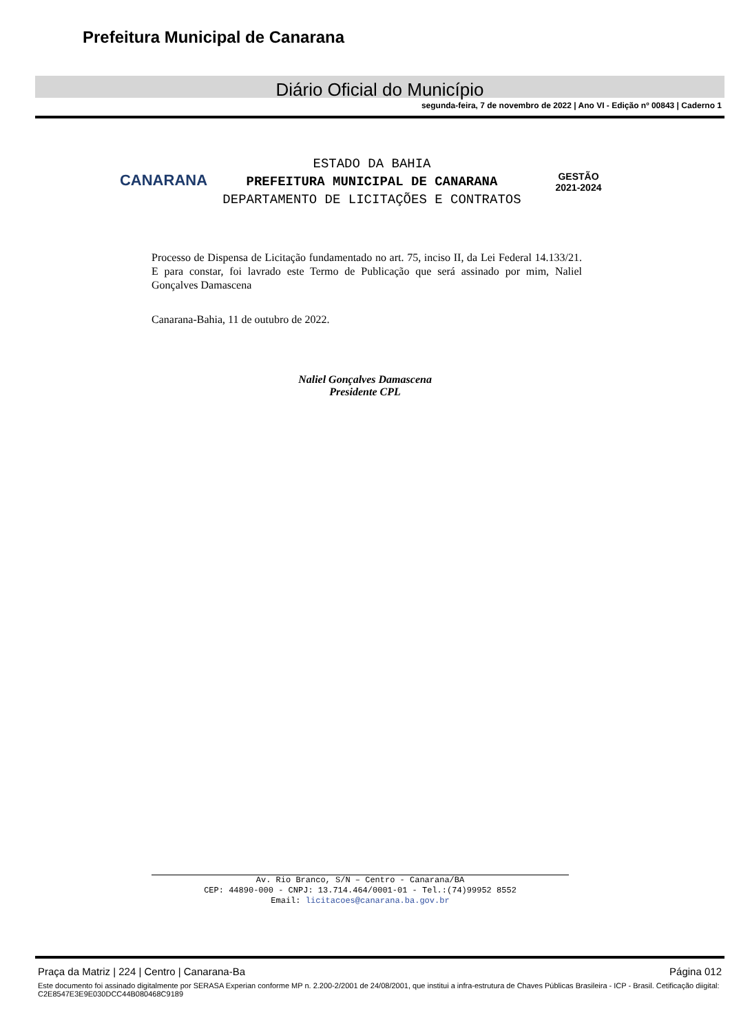Prefeitura Municipal de Canarana
Diário Oficial do Município
segunda-feira, 7 de novembro de 2022 | Ano VI - Edição nº 00843 | Caderno 1
CANARANA
ESTADO DA BAHIA
PREFEITURA MUNICIPAL DE CANARANA
DEPARTAMENTO DE LICITAÇÕES E CONTRATOS
GESTÃO
2021-2024
Processo de Dispensa de Licitação fundamentado no art. 75, inciso II, da Lei Federal 14.133/21. E para constar, foi lavrado este Termo de Publicação que será assinado por mim, Naliel Gonçalves Damascena
Canarana-Bahia, 11 de outubro de 2022.
Naliel Gonçalves Damascena
Presidente CPL
Av. Rio Branco, S/N – Centro - Canarana/BA
CEP: 44890-000 - CNPJ: 13.714.464/0001-01 - Tel.:(74)99952 8552
Email: licitacoes@canarana.ba.gov.br
Praça da Matriz | 224 | Centro | Canarana-Ba Página 012
Este documento foi assinado digitalmente por SERASA Experian conforme MP n. 2.200-2/2001 de 24/08/2001, que institui a infra-estrutura de Chaves Públicas Brasileira - ICP - Brasil. Cetificação diigital: C2E8547E3E9E030DCC44B080468C9189